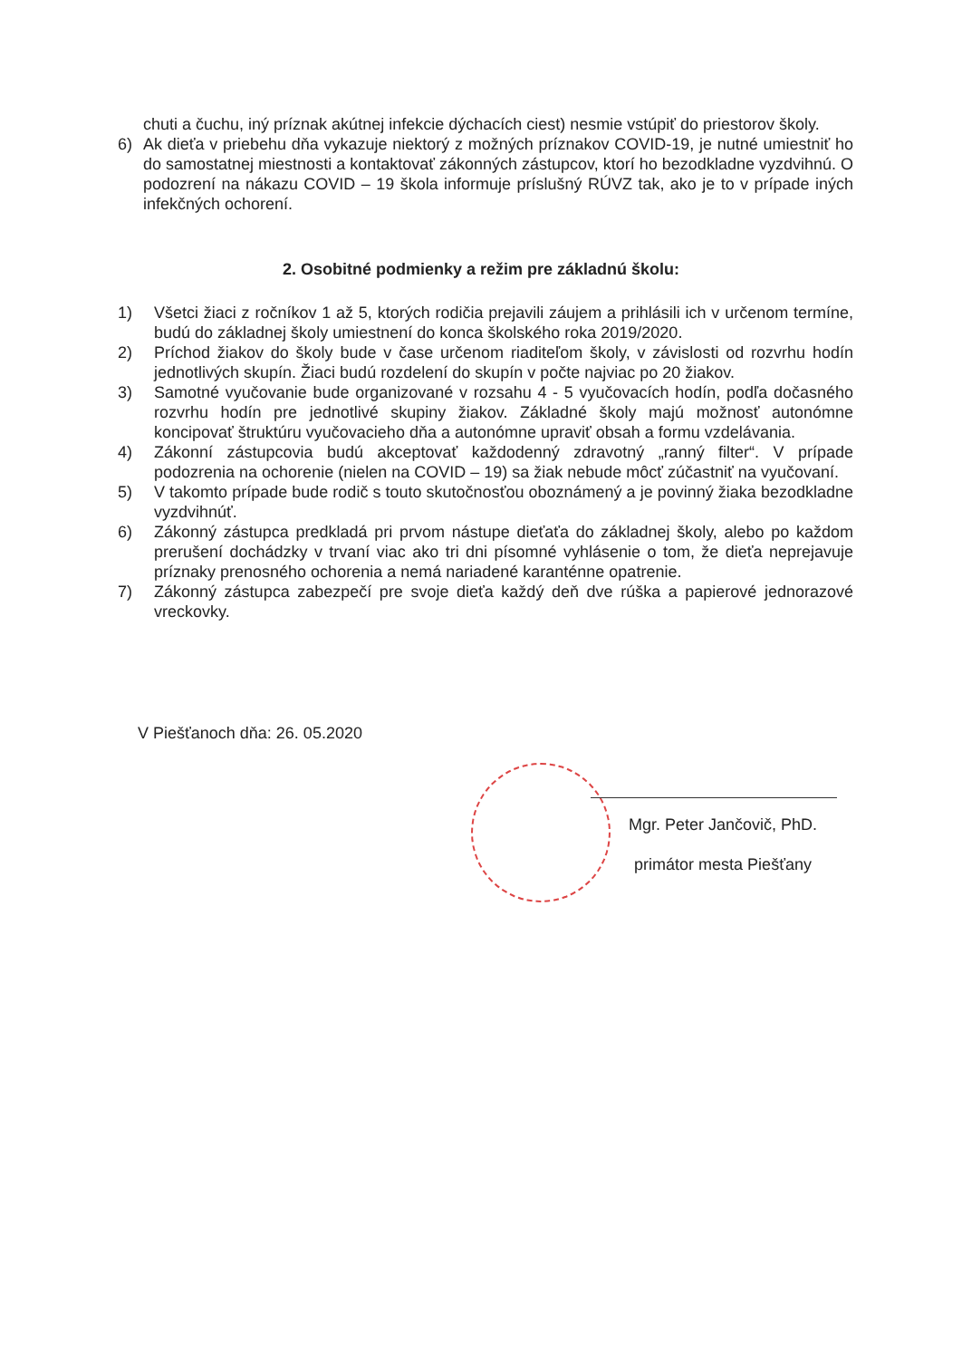chuti a čuchu, iný príznak akútnej infekcie dýchacích ciest) nesmie vstúpiť do priestorov školy.
6) Ak dieťa v priebehu dňa vykazuje niektorý z možných príznakov COVID-19, je nutné umiestniť ho do samostatnej miestnosti a kontaktovať zákonných zástupcov, ktorí ho bezodkladne vyzdvihnú. O podozrení na nákazu COVID – 19 škola informuje príslušný RÚVZ tak, ako je to v prípade iných infekčných ochorení.
2. Osobitné podmienky a režim pre základnú školu:
1) Všetci žiaci z ročníkov 1 až 5, ktorých rodičia prejavili záujem a prihlásili ich v určenom termíne, budú do základnej školy umiestnení do konca školského roka 2019/2020.
2) Príchod žiakov do školy bude v čase určenom riaditeľom školy, v závislosti od rozvrhu hodín jednotlivých skupín. Žiaci budú rozdelení do skupín v počte najviac po 20 žiakov.
3) Samotné vyučovanie bude organizované v rozsahu 4 - 5 vyučovacích hodín, podľa dočasného rozvrhu hodín pre jednotlivé skupiny žiakov. Základné školy majú možnosť autonómne koncipovať štruktúru vyučovacieho dňa a autonómne upraviť obsah a formu vzdelávania.
4) Zákonní zástupcovia budú akceptovať každodenný zdravotný „ranný filter“. V prípade podozrenia na ochorenie (nielen na COVID – 19) sa žiak nebude môcť zúčastniť na vyučovaní.
5) V takomto prípade bude rodič s touto skutočnosťou oboznámený a je povinný žiaka bezodkladne vyzdvihnúť.
6) Zákonný zástupca predkladá pri prvom nástupe dieťaťa do základnej školy, alebo po každom prerušení dochádzky v trvaní viac ako tri dni písomné vyhlásenie o tom, že dieťa neprejavuje príznaky prenosného ochorenia a nemá nariadené karanténne opatrenie.
7) Zákonný zástupca zabezpečí pre svoje dieťa každý deň dve rúška a papierové jednorazové vreckovky.
V Piešťanoch dňa: 26. 05.2020
Mgr. Peter Jančovič, PhD.
primátor mesta Piešťany